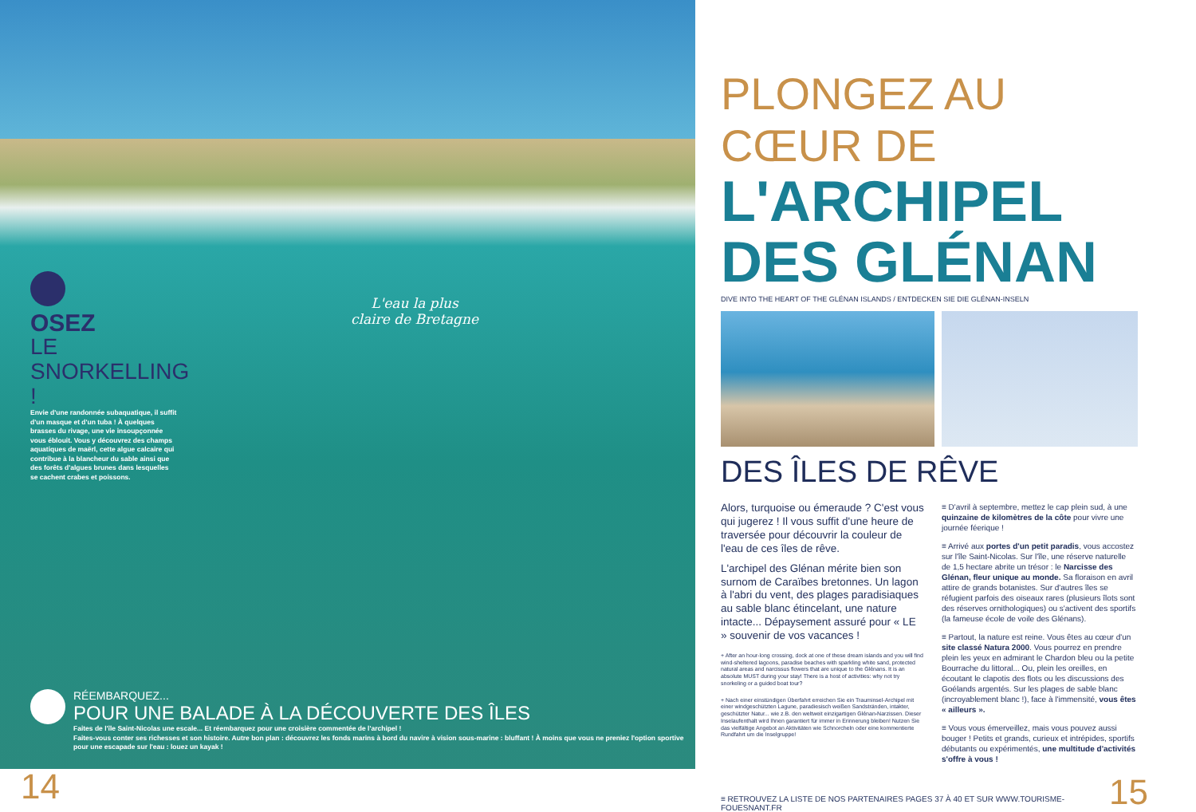OSEZ
LE SNORKELLING !
Envie d'une randonnée subaquatique, il suffit d'un masque et d'un tuba ! À quelques brasses du rivage, une vie insoupçonnée vous éblouit. Vous y découvrez des champs aquatiques de maërl, cette algue calcaire qui contribue à la blancheur du sable ainsi que des forêts d'algues brunes dans lesquelles se cachent crabes et poissons.
L'eau la plus
claire de Bretagne
RÉEMBARQUEZ...
POUR UNE BALADE À LA DÉCOUVERTE DES ÎLES
Faites de l'île Saint-Nicolas une escale... Et réembarquez pour une croisière commentée de l'archipel !
Faites-vous conter ses richesses et son histoire. Autre bon plan : découvrez les fonds marins à bord du navire à vision sous-marine : bluffant ! À moins que vous ne preniez l'option sportive pour une escapade sur l'eau : louez un kayak !
14
PLONGEZ AU CŒUR DE
L'ARCHIPEL
DES GLÉNAN
DIVE INTO THE HEART OF THE GLÉNAN ISLANDS / ENTDECKEN SIE DIE GLÉNAN-INSELN
DES ÎLES DE RÊVE
Alors, turquoise ou émeraude ? C'est vous qui jugerez ! Il vous suffit d'une heure de traversée pour découvrir la couleur de l'eau de ces îles de rêve.
L'archipel des Glénan mérite bien son surnom de Caraïbes bretonnes. Un lagon à l'abri du vent, des plages paradisiaques au sable blanc étincelant, une nature intacte... Dépaysement assuré pour « LE » souvenir de vos vacances !
+ After an hour-long crossing, dock at one of these dream islands and you will find wind-sheltered lagoons, paradise beaches with sparkling white sand, protected natural areas and narcissus flowers that are unique to the Glénans. It is an absolute MUST during your stay! There is a host of activities: why not try snorkeling or a guided boat tour?
+ Nach einer einstündigen Überfahrt erreichen Sie ein Trauminsel-Archipel mit einer windgeschützten Lagune, paradiesisch weißen Sandstränden, intakter, geschützter Natur... wie z.B. den weltweit einzigartigen Glénan-Narzissen. Dieser Inselaufenthalt wird Ihnen garantiert für immer in Erinnerung bleiben! Nutzen Sie das vielfältige Angebot an Aktivitäten wie Schnorcheln oder eine kommentierte Rundfahrt um die Inselgruppe!
≡ D'avril à septembre, mettez le cap plein sud, à une quinzaine de kilomètres de la côte pour vivre une journée féerique !
≡ Arrivé aux portes d'un petit paradis, vous accostez sur l'île Saint-Nicolas. Sur l'île, une réserve naturelle de 1,5 hectare abrite un trésor : le Narcisse des Glénan, fleur unique au monde. Sa floraison en avril attire de grands botanistes. Sur d'autres îles se réfugient parfois des oiseaux rares (plusieurs îlots sont des réserves ornithologiques) ou s'activent des sportifs (la fameuse école de voile des Glénans).
≡ Partout, la nature est reine. Vous êtes au cœur d'un site classé Natura 2000. Vous pourrez en prendre plein les yeux en admirant le Chardon bleu ou la petite Bourrache du littoral... Ou, plein les oreilles, en écoutant le clapotis des flots ou les discussions des Goélands argentés. Sur les plages de sable blanc (incroyablement blanc !), face à l'immensité, vous êtes « ailleurs ».
≡ Vous vous émerveillez, mais vous pouvez aussi bouger ! Petits et grands, curieux et intrépides, sportifs débutants ou expérimentés, une multitude d'activités s'offre à vous !
≡ RETROUVEZ LA LISTE DE NOS PARTENAIRES PAGES 37 À 40 ET SUR WWW.TOURISME-FOUESNANT.FR 15